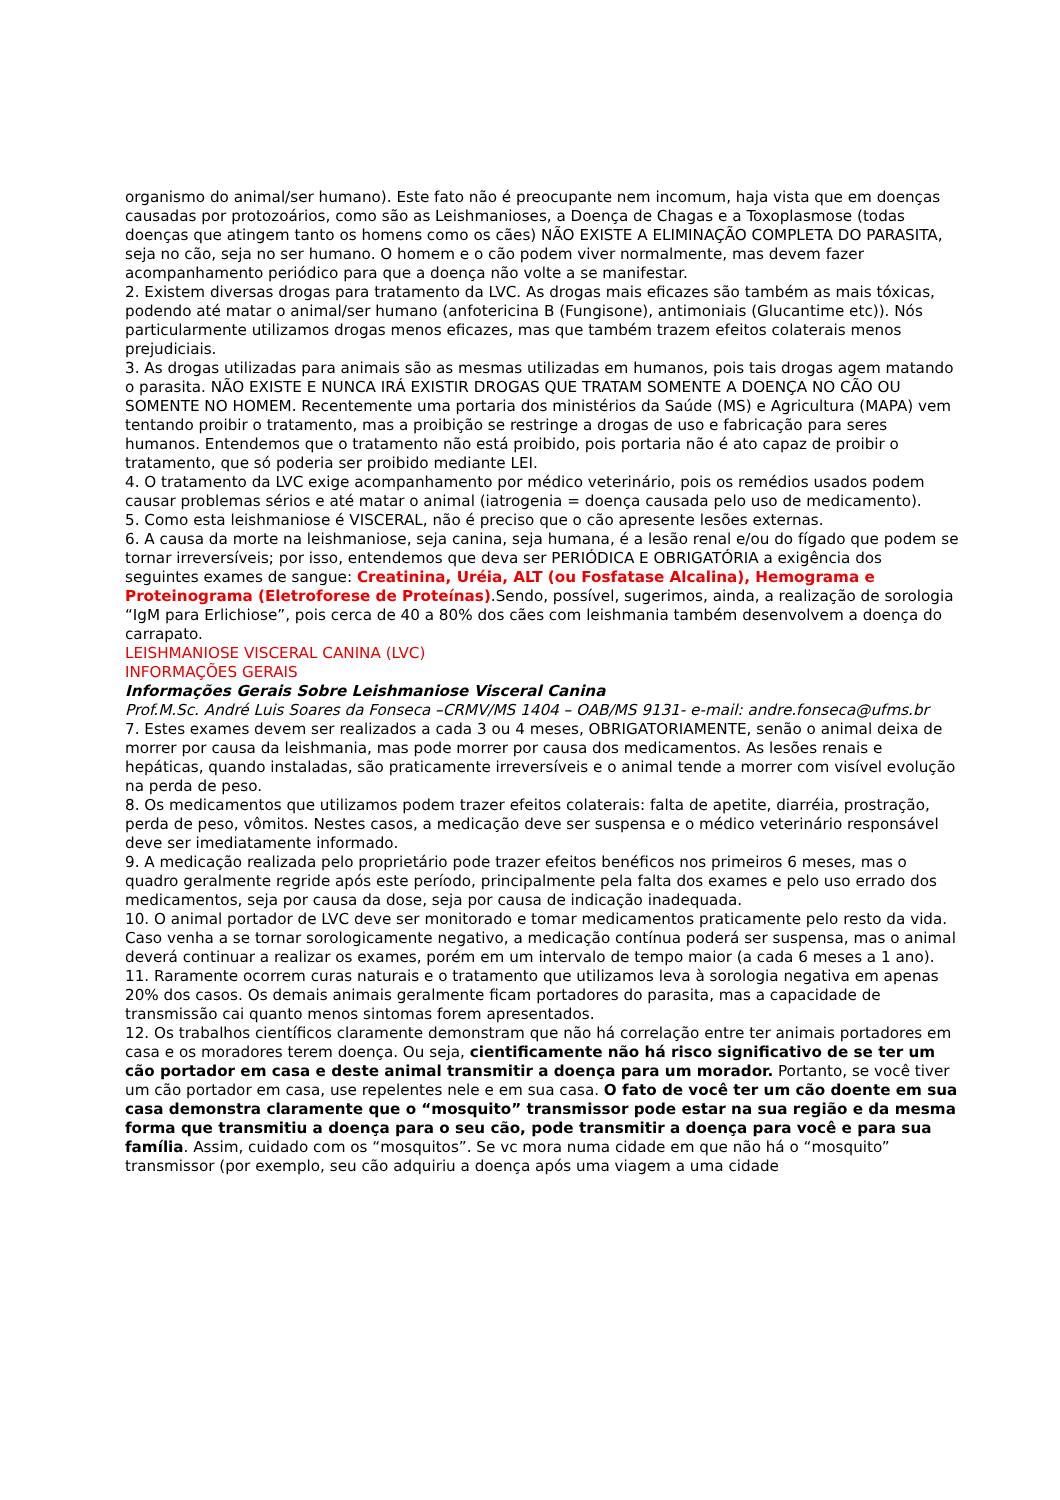organismo do animal/ser humano). Este fato não é preocupante nem incomum, haja vista que em doenças causadas por protozoários, como são as Leishmanioses, a Doença de Chagas e a Toxoplasmose (todas doenças que atingem tanto os homens como os cães) NÃO EXISTE A ELIMINAÇÃO COMPLETA DO PARASITA, seja no cão, seja no ser humano. O homem e o cão podem viver normalmente, mas devem fazer acompanhamento periódico para que a doença não volte a se manifestar.
2. Existem diversas drogas para tratamento da LVC. As drogas mais eficazes são também as mais tóxicas, podendo até matar o animal/ser humano (anfotericina B (Fungisone), antimoniais (Glucantime etc)). Nós particularmente utilizamos drogas menos eficazes, mas que também trazem efeitos colaterais menos prejudiciais.
3. As drogas utilizadas para animais são as mesmas utilizadas em humanos, pois tais drogas agem matando o parasita. NÃO EXISTE E NUNCA IRÁ EXISTIR DROGAS QUE TRATAM SOMENTE A DOENÇA NO CÃO OU SOMENTE NO HOMEM. Recentemente uma portaria dos ministérios da Saúde (MS) e Agricultura (MAPA) vem tentando proibir o tratamento, mas a proibição se restringe a drogas de uso e fabricação para seres humanos. Entendemos que o tratamento não está proibido, pois portaria não é ato capaz de proibir o tratamento, que só poderia ser proibido mediante LEI.
4. O tratamento da LVC exige acompanhamento por médico veterinário, pois os remédios usados podem causar problemas sérios e até matar o animal (iatrogenia = doença causada pelo uso de medicamento).
5. Como esta leishmaniose é VISCERAL, não é preciso que o cão apresente lesões externas.
6. A causa da morte na leishmaniose, seja canina, seja humana, é a lesão renal e/ou do fígado que podem se tornar irreversíveis; por isso, entendemos que deva ser PERIÓDICA E OBRIGATÓRIA a exigência dos seguintes exames de sangue: Creatinina, Uréia, ALT (ou Fosfatase Alcalina), Hemograma e Proteinograma (Eletroforese de Proteínas).Sendo, possível, sugerimos, ainda, a realização de sorologia “IgM para Erlichiose”, pois cerca de 40 a 80% dos cães com leishmania também desenvolvem a doença do carrapato.
LEISHMANIOSE VISCERAL CANINA (LVC)
INFORMAÇÕES GERAIS
Informações Gerais Sobre Leishmaniose Visceral Canina
Prof.M.Sc. André Luis Soares da Fonseca –CRMV/MS 1404 – OAB/MS 9131- e-mail: andre.fonseca@ufms.br
7. Estes exames devem ser realizados a cada 3 ou 4 meses, OBRIGATORIAMENTE, senão o animal deixa de morrer por causa da leishmania, mas pode morrer por causa dos medicamentos. As lesões renais e hepáticas, quando instaladas, são praticamente irreversíveis e o animal tende a morrer com visível evolução na perda de peso.
8. Os medicamentos que utilizamos podem trazer efeitos colaterais: falta de apetite, diarréia, prostração, perda de peso, vômitos. Nestes casos, a medicação deve ser suspensa e o médico veterinário responsável deve ser imediatamente informado.
9. A medicação realizada pelo proprietário pode trazer efeitos benéficos nos primeiros 6 meses, mas o quadro geralmente regride após este período, principalmente pela falta dos exames e pelo uso errado dos medicamentos, seja por causa da dose, seja por causa de indicação inadequada.
10. O animal portador de LVC deve ser monitorado e tomar medicamentos praticamente pelo resto da vida. Caso venha a se tornar sorologicamente negativo, a medicação contínua poderá ser suspensa, mas o animal deverá continuar a realizar os exames, porém em um intervalo de tempo maior (a cada 6 meses a 1 ano).
11. Raramente ocorrem curas naturais e o tratamento que utilizamos leva à sorologia negativa em apenas 20% dos casos. Os demais animais geralmente ficam portadores do parasita, mas a capacidade de transmissão cai quanto menos sintomas forem apresentados.
12. Os trabalhos científicos claramente demonstram que não há correlação entre ter animais portadores em casa e os moradores terem doença. Ou seja, cientificamente não há risco significativo de se ter um cão portador em casa e deste animal transmitir a doença para um morador. Portanto, se você tiver um cão portador em casa, use repelentes nele e em sua casa. O fato de você ter um cão doente em sua casa demonstra claramente que o “mosquito” transmissor pode estar na sua região e da mesma forma que transmitiu a doença para o seu cão, pode transmitir a doença para você e para sua família. Assim, cuidado com os “mosquitos”. Se vc mora numa cidade em que não há o “mosquito” transmissor (por exemplo, seu cão adquiriu a doença após uma viagem a uma cidade